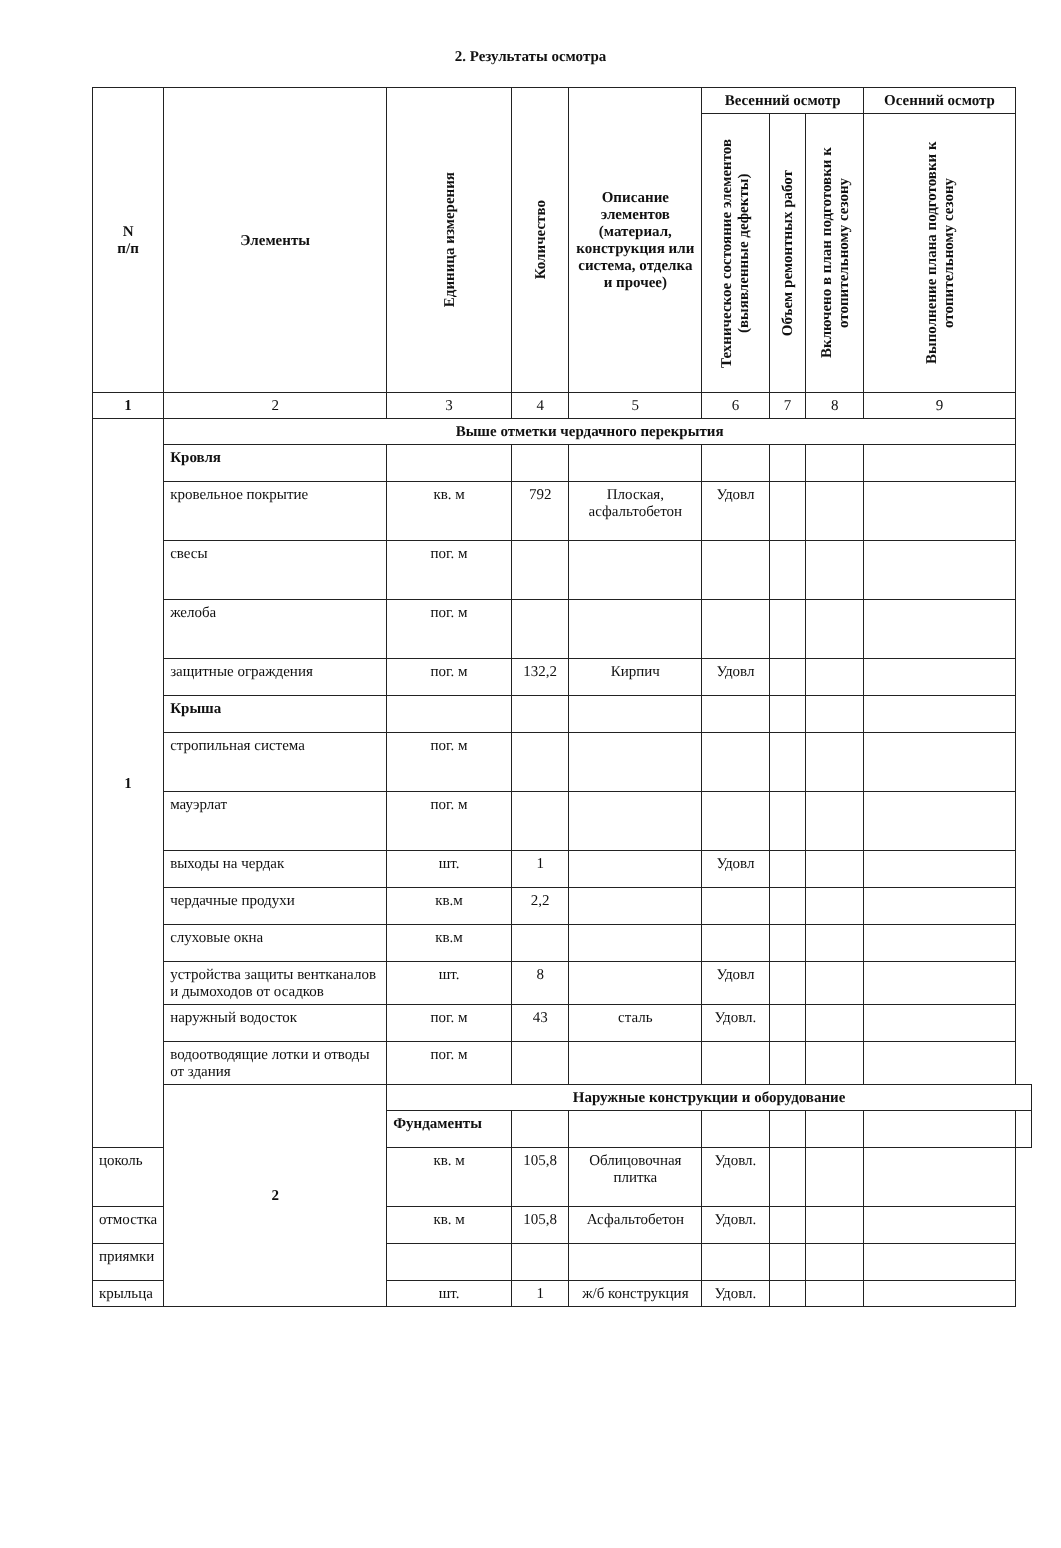2. Результаты осмотра
| N п/п | Элементы | Единица измерения | Количество | Описание элементов (материал, конструкция или система, отделка и прочее) | Весенний осмотр | | | Осенний осмотр | |
| --- | --- | --- | --- | --- | --- | --- | --- | --- | --- |
| | | | | | Техническое состояние элементов (выявленные дефекты) | Объем ремонтных работ | Включено в план подготовки к отопительному сезону | Выполнение плана подготовки к отопительному сезону | |
| 1 | 2 | 3 | 4 | 5 | 6 | 7 | 8 | 9 | |
| 1 | Выше отметки чердачного перекрытия | | | | | | | | |
| | Кровля | | | | | | | | |
| | кровельное покрытие | кв. м | 792 | Плоская, асфальтобетон | Удовл | | | | |
| | свесы | пог. м | | | | | | | |
| | желоба | пог. м | | | | | | | |
| | защитные ограждения | пог. м | 132,2 | Кирпич | Удовл | | | | |
| | Крыша | | | | | | | | |
| | стропильная система | пог. м | | | | | | | |
| | мауэрлат | пог. м | | | | | | | |
| | выходы на чердак | шт. | 1 | | Удовл | | | | |
| | чердачные продухи | кв.м | 2,2 | | | | | | |
| | слуховые окна | кв.м | | | | | | | |
| | устройства защиты вентканалов и дымоходов от осадков | шт. | 8 | | Удовл | | | | |
| | наружный водосток | пог. м | 43 | сталь | Удовл. | | | | |
| | водоотводящие лотки и отводы от здания | пог. м | | | | | | | |
| | 2 | Наружные конструкции и оборудование | | | | | | | |
| | | Фундаменты | | | | | | | |
| цоколь | | кв. м | 105,8 | Облицовочная плитка | Удовл. | | | | |
| отмостка | | кв. м | 105,8 | Асфальтобетон | Удовл. | | | | |
| приямки | | | | | | | | | |
| крыльца | | шт. | 1 | ж/б конструкция | Удовл. | | | | |